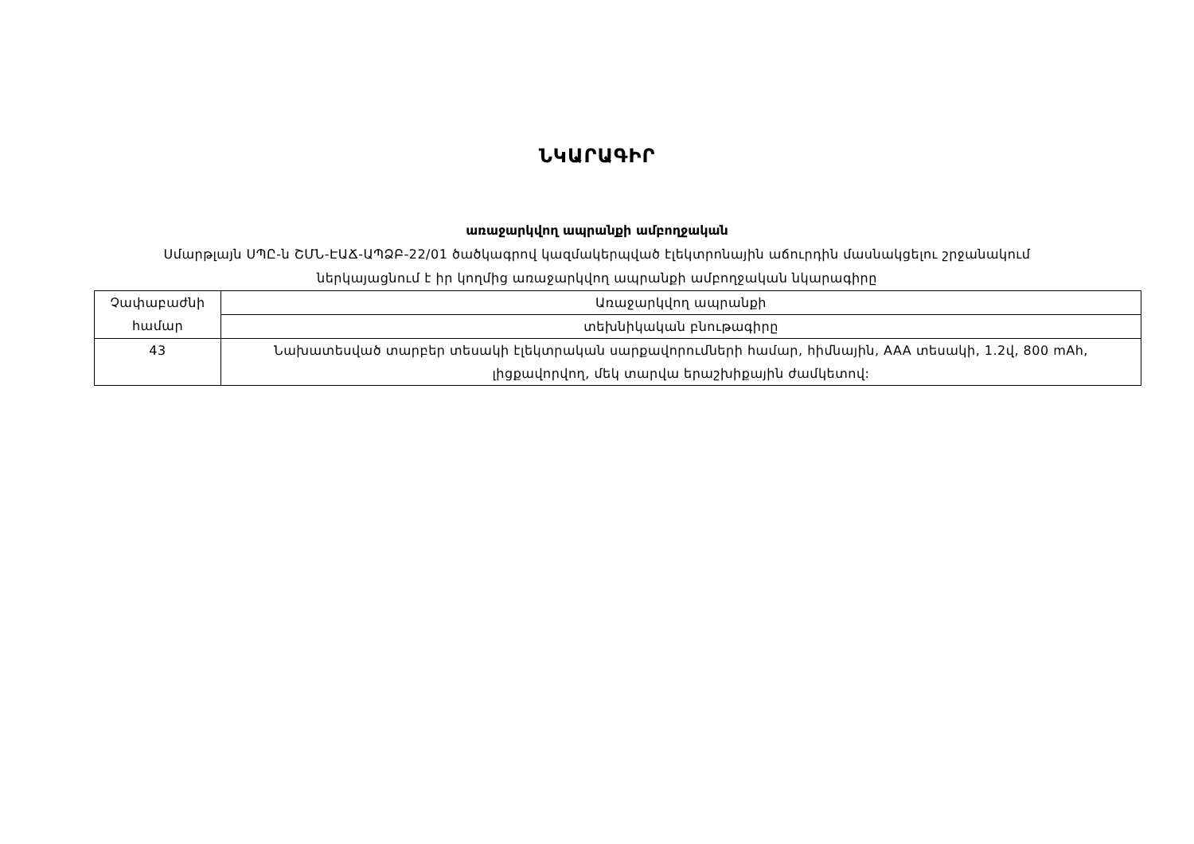ՆԿԱՐԱԳԻՐ
առաջարկվող ապրանքի ամբողջական
Սմարթլայն ՍՊԸ-ն ՇՄՆ-ԷԱՃ-ԱՊՁԲ-22/01 ծածկագրով կազմակերպված էլեկտրոնային աճուրդին մասնակցելու շրջանակում
ներկայացնում է իր կողմից առաջարկվող ապրանքի ամբողջական նկարագիրը
| Չափաբաժնի համար | Առաջարկվող ապրանքի |
| --- | --- |
| | տեխնիկական բնութագիրը |
| 43 | Նախատեսված տարբեր տեսակի էլեկտրական սարքավորումների համար, հիմնային, AAA տեսակի, 1.2վ, 800 mAh, լիցքավորվող, մեկ տարվա երաշխիքային ժամկետով: |